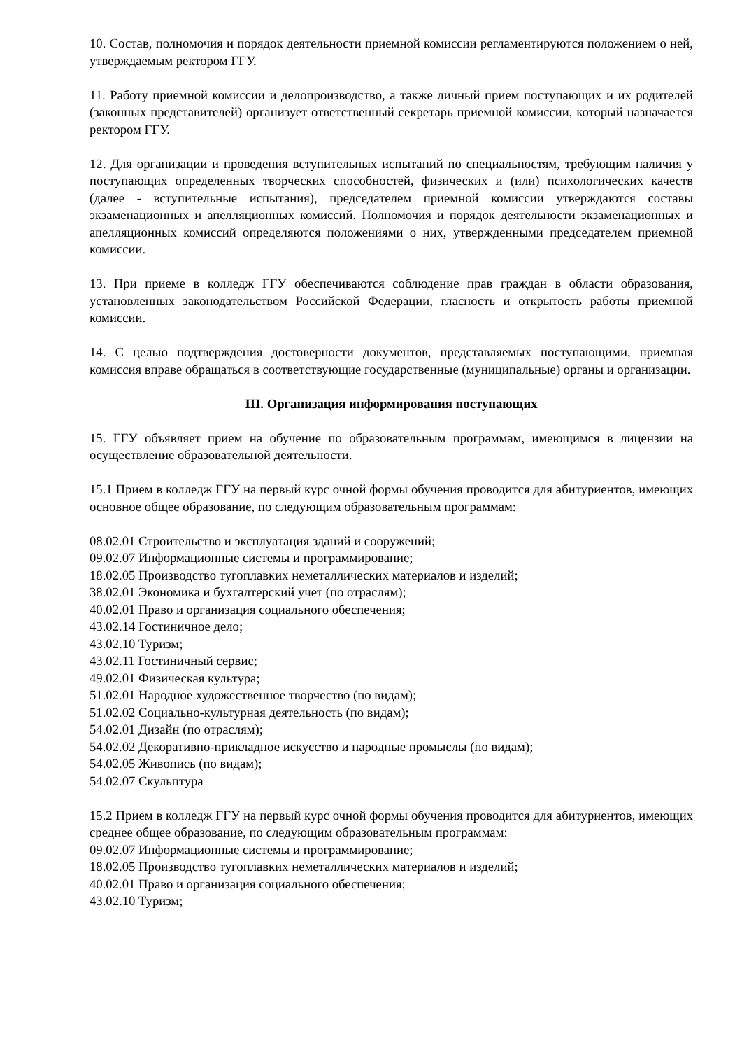10. Состав, полномочия и порядок деятельности приемной комиссии регламентируются положением о ней, утверждаемым ректором ГГУ.
11. Работу приемной комиссии и делопроизводство, а также личный прием поступающих и их родителей (законных представителей) организует ответственный секретарь приемной комиссии, который назначается ректором ГГУ.
12. Для организации и проведения вступительных испытаний по специальностям, требующим наличия у поступающих определенных творческих способностей, физических и (или) психологических качеств (далее - вступительные испытания), председателем приемной комиссии утверждаются составы экзаменационных и апелляционных комиссий. Полномочия и порядок деятельности экзаменационных и апелляционных комиссий определяются положениями о них, утвержденными председателем приемной комиссии.
13. При приеме в колледж ГГУ обеспечиваются соблюдение прав граждан в области образования, установленных законодательством Российской Федерации, гласность и открытость работы приемной комиссии.
14. С целью подтверждения достоверности документов, представляемых поступающими, приемная комиссия вправе обращаться в соответствующие государственные (муниципальные) органы и организации.
III. Организация информирования поступающих
15. ГГУ объявляет прием на обучение по образовательным программам, имеющимся в лицензии на осуществление образовательной деятельности.
15.1 Прием в колледж ГГУ на первый курс очной формы обучения проводится для абитуриентов, имеющих основное общее образование, по следующим образовательным программам:
08.02.01 Строительство и эксплуатация зданий и сооружений;
09.02.07 Информационные системы и программирование;
18.02.05 Производство тугоплавких неметаллических материалов и изделий;
38.02.01 Экономика и бухгалтерский учет (по отраслям);
40.02.01 Право и организация социального обеспечения;
43.02.14 Гостиничное дело;
43.02.10 Туризм;
43.02.11 Гостиничный сервис;
49.02.01 Физическая культура;
51.02.01 Народное художественное творчество (по видам);
51.02.02 Социально-культурная деятельность (по видам);
54.02.01 Дизайн (по отраслям);
54.02.02 Декоративно-прикладное искусство и народные промыслы (по видам);
54.02.05 Живопись (по видам);
54.02.07 Скульптура
15.2 Прием в колледж ГГУ на первый курс очной формы обучения проводится для абитуриентов, имеющих среднее общее образование, по следующим образовательным программам:
09.02.07 Информационные системы и программирование;
18.02.05 Производство тугоплавких неметаллических материалов и изделий;
40.02.01 Право и организация социального обеспечения;
43.02.10 Туризм;